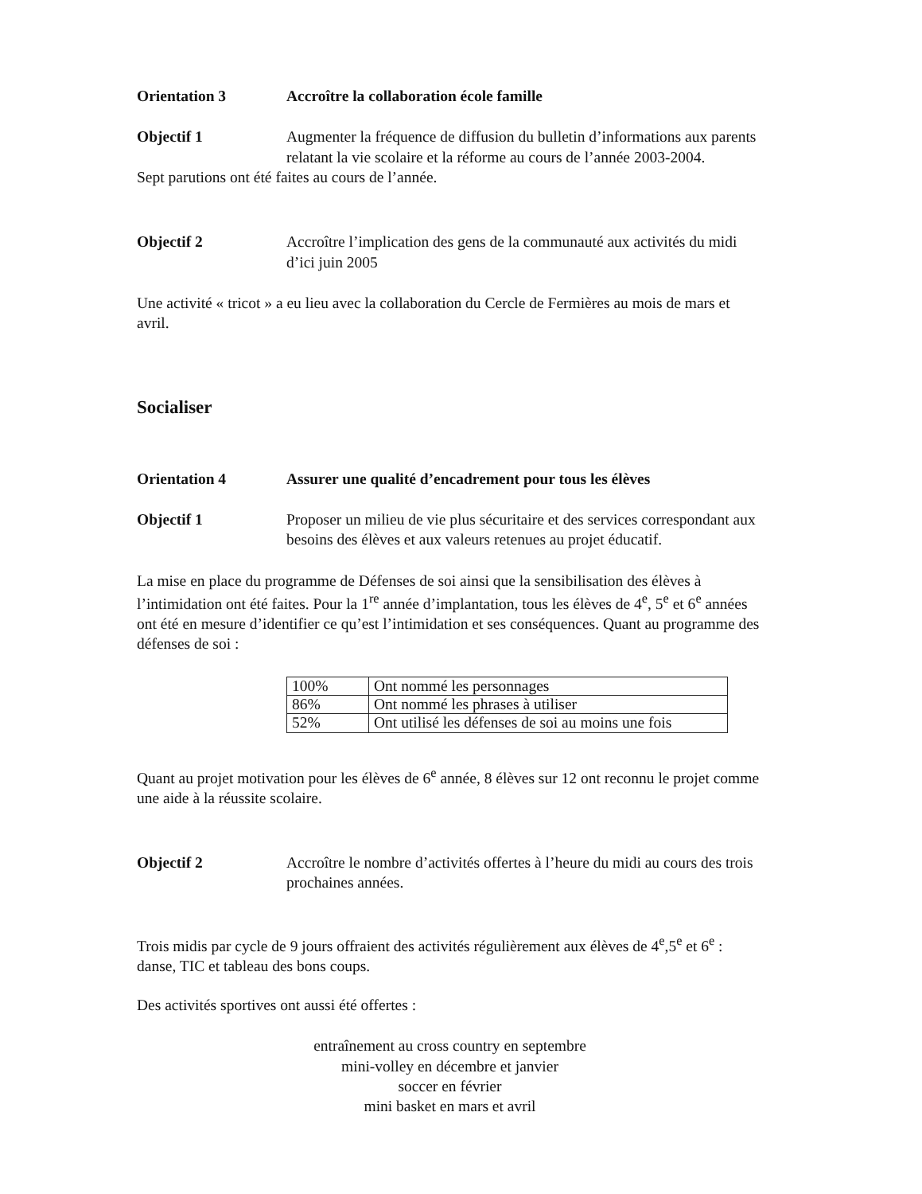Orientation 3 Accroître la collaboration école famille
Objectif 1 Augmenter la fréquence de diffusion du bulletin d’informations aux parents relatant la vie scolaire et la réforme au cours de l’année 2003-2004.
Sept parutions ont été faites au cours de l’année.
Objectif 2 Accroître l’implication des gens de la communauté aux activités du midi d’ici juin 2005
Une activité « tricot » a eu lieu avec la collaboration du Cercle de Fermières au mois de mars et avril.
Socialiser
Orientation 4 Assurer une qualité d’encadrement pour tous les élèves
Objectif 1 Proposer un milieu de vie plus sécuritaire et des services correspondant aux besoins des élèves et aux valeurs retenues au projet éducatif.
La mise en place du programme de Défenses de soi ainsi que la sensibilisation des élèves à l’intimidation ont été faites. Pour la 1<sup>re</sup> année d’implantation, tous les élèves de 4<sup>e</sup>, 5<sup>e</sup> et 6<sup>e</sup> années ont été en mesure d’identifier ce qu’est l’intimidation et ses conséquences. Quant au programme des défenses de soi :
| 100% | Ont nommé les personnages |
| 86% | Ont nommé les phrases à utiliser |
| 52% | Ont utilisé les défenses de soi au moins une fois |
Quant au projet motivation pour les élèves de 6<sup>e</sup> année, 8 élèves sur 12 ont reconnu le projet comme une aide à la réussite scolaire.
Objectif 2 Accroître le nombre d’activités offertes à l’heure du midi au cours des trois prochaines années.
Trois midis par cycle de 9 jours offraient des activités régulièrement aux élèves de 4<sup>e</sup>,5<sup>e</sup> et 6<sup>e</sup> : danse, TIC et tableau des bons coups.
Des activités sportives ont aussi été offertes :
entraînement au cross country en septembre
mini-volley en décembre et janvier
soccer en février
mini basket en mars et avril